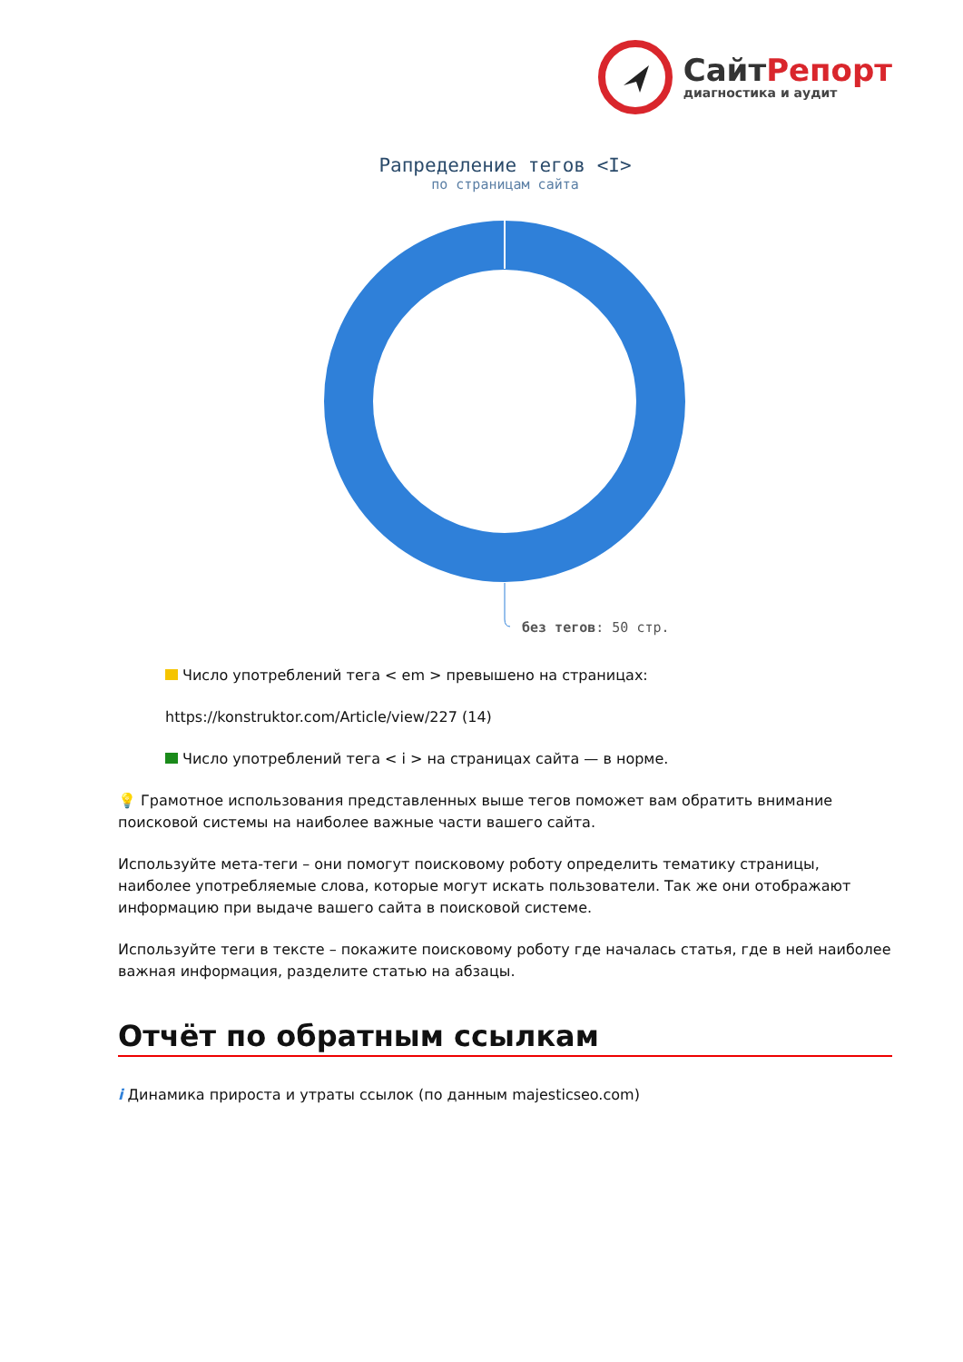Сайт Репорт
диагностика и аудит
Рапределение тегов <I>
по страницам сайта
без тегов: 50 стр.
Число употреблений тега < em > превышено на страницах:
https://konstruktor.com/Article/view/227 (14)
Число употреблений тега < i > на страницах сайта — в норме.
💡 Грамотное использования представленных выше тегов поможет вам обратить внимание поисковой системы на наиболее важные части вашего сайта.
Используйте мета-теги – они помогут поисковому роботу определить тематику страницы, наиболее употребляемые слова, которые могут искать пользователи. Так же они отображают информацию при выдаче вашего сайта в поисковой системе.
Используйте теги в тексте – покажите поисковому роботу где началась статья, где в ней наиболее важная информация, разделите статью на абзацы.
Отчёт по обратным ссылкам
i Динамика прироста и утраты ссылок (по данным majesticseo.com)